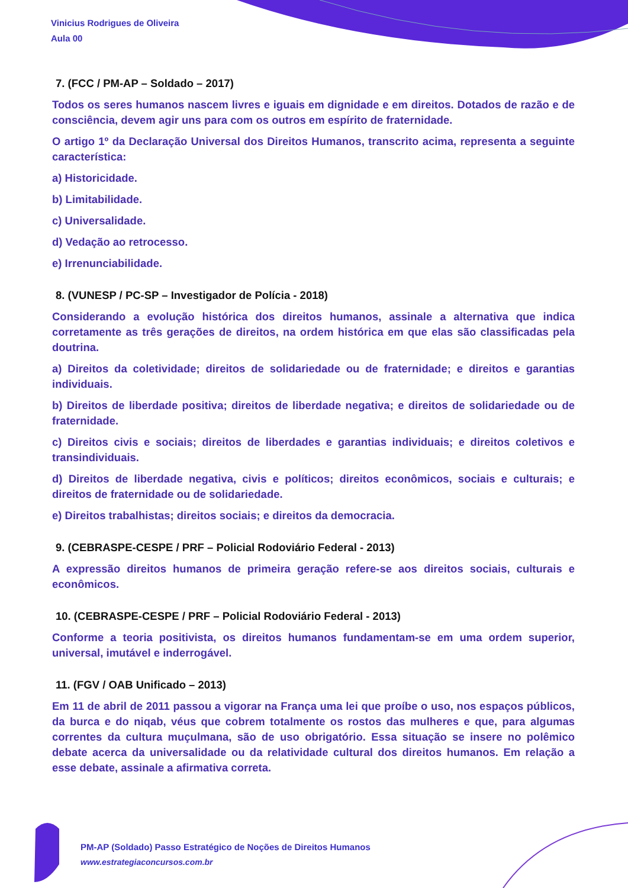Vinicius Rodrigues de Oliveira
Aula 00
7. (FCC / PM-AP – Soldado – 2017)
Todos os seres humanos nascem livres e iguais em dignidade e em direitos. Dotados de razão e de consciência, devem agir uns para com os outros em espírito de fraternidade.
O artigo 1º da Declaração Universal dos Direitos Humanos, transcrito acima, representa a seguinte característica:
a) Historicidade.
b) Limitabilidade.
c) Universalidade.
d) Vedação ao retrocesso.
e) Irrenunciabilidade.
8. (VUNESP / PC-SP – Investigador de Polícia - 2018)
Considerando a evolução histórica dos direitos humanos, assinale a alternativa que indica corretamente as três gerações de direitos, na ordem histórica em que elas são classificadas pela doutrina.
a) Direitos da coletividade; direitos de solidariedade ou de fraternidade; e direitos e garantias individuais.
b) Direitos de liberdade positiva; direitos de liberdade negativa; e direitos de solidariedade ou de fraternidade.
c) Direitos civis e sociais; direitos de liberdades e garantias individuais; e direitos coletivos e transindividuais.
d) Direitos de liberdade negativa, civis e políticos; direitos econômicos, sociais e culturais; e direitos de fraternidade ou de solidariedade.
e) Direitos trabalhistas; direitos sociais; e direitos da democracia.
9. (CEBRASPE-CESPE / PRF – Policial Rodoviário Federal - 2013)
A expressão direitos humanos de primeira geração refere-se aos direitos sociais, culturais e econômicos.
10. (CEBRASPE-CESPE / PRF – Policial Rodoviário Federal - 2013)
Conforme a teoria positivista, os direitos humanos fundamentam-se em uma ordem superior, universal, imutável e inderrogável.
11. (FGV / OAB Unificado – 2013)
Em 11 de abril de 2011 passou a vigorar na França uma lei que proíbe o uso, nos espaços públicos, da burca e do niqab, véus que cobrem totalmente os rostos das mulheres e que, para algumas correntes da cultura muçulmana, são de uso obrigatório. Essa situação se insere no polêmico debate acerca da universalidade ou da relatividade cultural dos direitos humanos. Em relação a esse debate, assinale a afirmativa correta.
PM-AP (Soldado) Passo Estratégico de Noções de Direitos Humanos
www.estrategiaconcursos.com.br